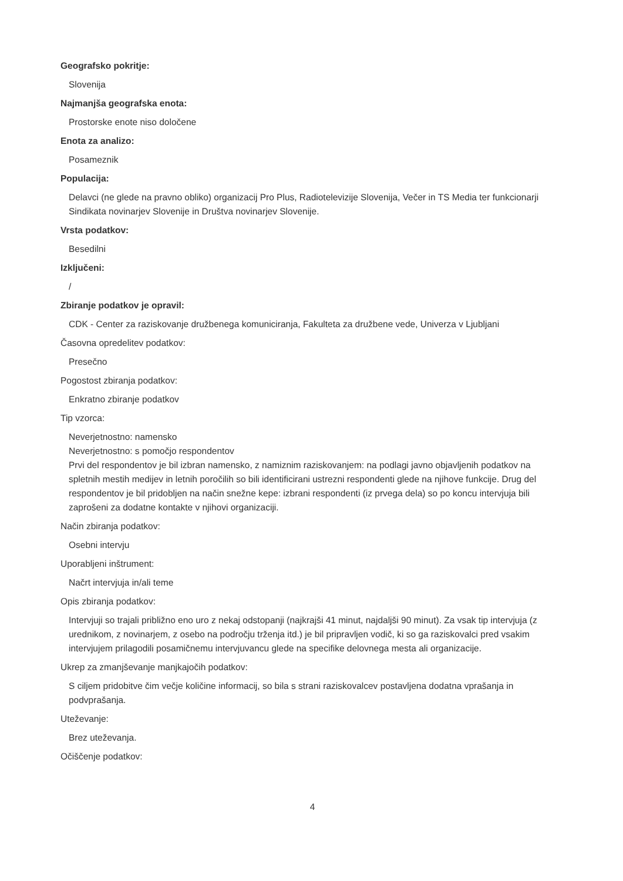Geografsko pokritje:
Slovenija
Najmanjša geografska enota:
Prostorske enote niso določene
Enota za analizo:
Posameznik
Populacija:
Delavci (ne glede na pravno obliko) organizacij Pro Plus, Radiotelevizije Slovenija, Večer in TS Media ter funkcionarji Sindikata novinarjev Slovenije in Društva novinarjev Slovenije.
Vrsta podatkov:
Besedilni
Izključeni:
/
Zbiranje podatkov je opravil:
CDK - Center za raziskovanje družbenega komuniciranja, Fakulteta za družbene vede, Univerza v Ljubljani
Časovna opredelitev podatkov:
Presečno
Pogostost zbiranja podatkov:
Enkratno zbiranje podatkov
Tip vzorca:
Neverjetnostno: namensko
Neverjetnostno: s pomočjo respondentov
Prvi del respondentov je bil izbran namensko, z namiznim raziskovanjem: na podlagi javno objavljenih podatkov na spletnih mestih medijev in letnih poročilih so bili identificirani ustrezni respondenti glede na njihove funkcije. Drug del respondentov je bil pridobljen na način snežne kepe: izbrani respondenti (iz prvega dela) so po koncu intervjuja bili zaprošeni za dodatne kontakte v njihovi organizaciji.
Način zbiranja podatkov:
Osebni intervju
Uporabljeni inštrument:
Načrt intervjuja in/ali teme
Opis zbiranja podatkov:
Intervjuji so trajali približno eno uro z nekaj odstopanji (najkrajši 41 minut, najdaljši 90 minut). Za vsak tip intervjuja (z urednikom, z novinarjem, z osebo na področju trženja itd.) je bil pripravljen vodič, ki so ga raziskovalci pred vsakim intervjujem prilagodili posamičnemu intervjuvancu glede na specifike delovnega mesta ali organizacije.
Ukrep za zmanjševanje manjkajočih podatkov:
S ciljem pridobitve čim večje količine informacij, so bila s strani raziskovalcev postavljena dodatna vprašanja in podvprašanja.
Uteževanje:
Brez uteževanja.
Očiščenje podatkov:
4